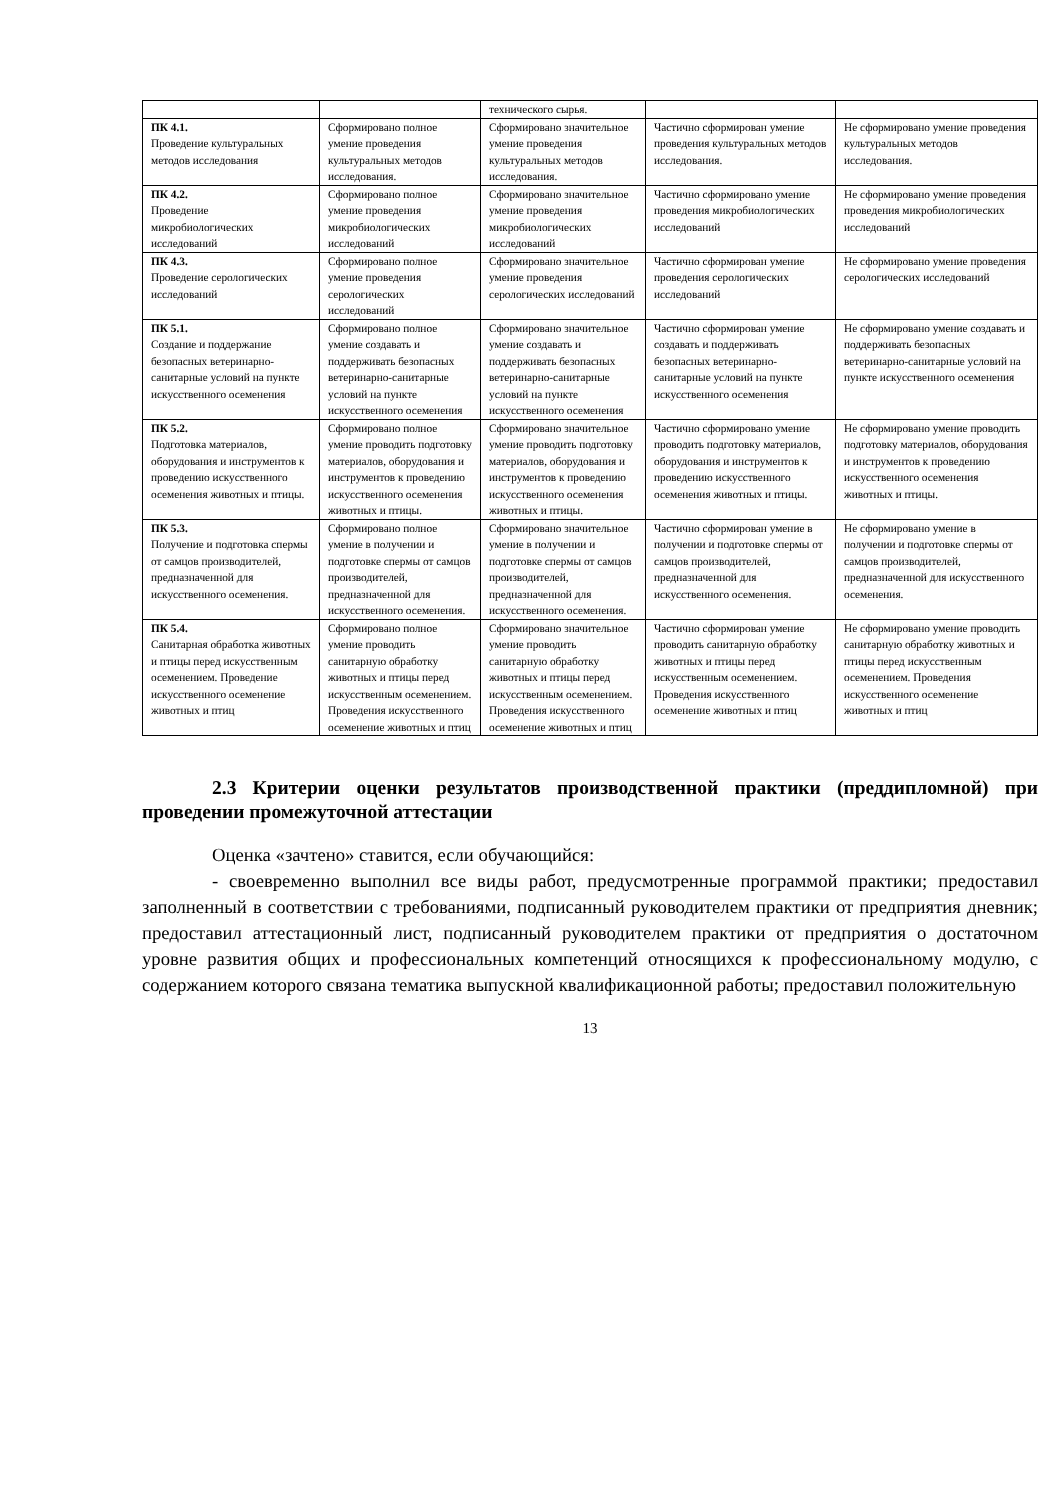| | | технического сырья. | | |
| ПК 4.1. Проведение культуральных методов исследования | Сформировано полное умение проведения культуральных методов исследования. | Сформировано значительное умение проведения культуральных методов исследования. | Частично сформирован умение проведения культуральных методов исследования. | Не сформировано умение проведения культуральных методов исследования. |
| ПК 4.2. Проведение микробиологических исследований | Сформировано полное умение проведения микробиологических исследований | Сформировано значительное умение проведения микробиологических исследований | Частично сформировано умение проведения микробиологических исследований | Не сформировано умение проведения проведения микробиологических исследований |
| ПК 4.3. Проведение серологических исследований | Сформировано полное умение проведения серологических исследований | Сформировано значительное умение проведения серологических исследований | Частично сформирован умение проведения серологических исследований | Не сформировано умение проведения серологических исследований |
| ПК 5.1. Создание и поддержание безопасных ветеринарно-санитарные условий на пункте искусственного осеменения | Сформировано полное умение создавать и поддерживать безопасных ветеринарно-санитарные условий на пункте искусственного осеменения | Сформировано значительное умение создавать и поддерживать безопасных ветеринарно-санитарные условий на пункте искусственного осеменения | Частично сформирован умение создавать и поддерживать безопасных ветеринарно-санитарные условий на пункте искусственного осеменения | Не сформировано умение создавать и поддерживать безопасных ветеринарно-санитарные условий на пункте искусственного осеменения |
| ПК 5.2. Подготовка материалов, оборудования и инструментов к проведению искусственного осеменения животных и птицы. | Сформировано полное умение проводить подготовку материалов, оборудования и инструментов к проведению искусственного осеменения животных и птицы. | Сформировано значительное умение проводить подготовку материалов, оборудования и инструментов к проведению искусственного осеменения животных и птицы. | Частично сформировано умение проводить подготовку материалов, оборудования и инструментов к проведению искусственного осеменения животных и птицы. | Не сформировано умение проводить подготовку материалов, оборудования и инструментов к проведению искусственного осеменения животных и птицы. |
| ПК 5.3. Получение и подготовка спермы от самцов производителей, предназначенной для искусственного осеменения. | Сформировано полное умение в получении и подготовке спермы от самцов производителей, предназначенной для искусственного осеменения. | Сформировано значительное умение в получении и подготовке спермы от самцов производителей, предназначенной для искусственного осеменения. | Частично сформирован умение в получении и подготовке спермы от самцов производителей, предназначенной для искусственного осеменения. | Не сформировано умение в получении и подготовке спермы от самцов производителей, предназначенной для искусственного осеменения. |
| ПК 5.4. Санитарная обработка животных и птицы перед искусственным осеменением. Проведение искусственного осеменение животных и птиц | Сформировано полное умение проводить санитарную обработку животных и птицы перед искусственным осеменением. Проведения искусственного осеменение животных и птиц | Сформировано значительное умение проводить санитарную обработку животных и птицы перед искусственным осеменением. Проведения искусственного осеменение животных и птиц | Частично сформирован умение проводить санитарную обработку животных и птицы перед искусственным осеменением. Проведения искусственного осеменение животных и птиц | Не сформировано умение проводить санитарную обработку животных и птицы перед искусственным осеменением. Проведения искусственного осеменение животных и птиц |
2.3 Критерии оценки результатов производственной практики (преддипломной) при проведении промежуточной аттестации
Оценка «зачтено» ставится, если обучающийся:
- своевременно выполнил все виды работ, предусмотренные программой практики; предоставил заполненный в соответствии с требованиями, подписанный руководителем практики от предприятия дневник; предоставил аттестационный лист, подписанный руководителем практики от предприятия о достаточном уровне развития общих и профессиональных компетенций относящихся к профессиональному модулю, с содержанием которого связана тематика выпускной квалификационной работы; предоставил положительную
13